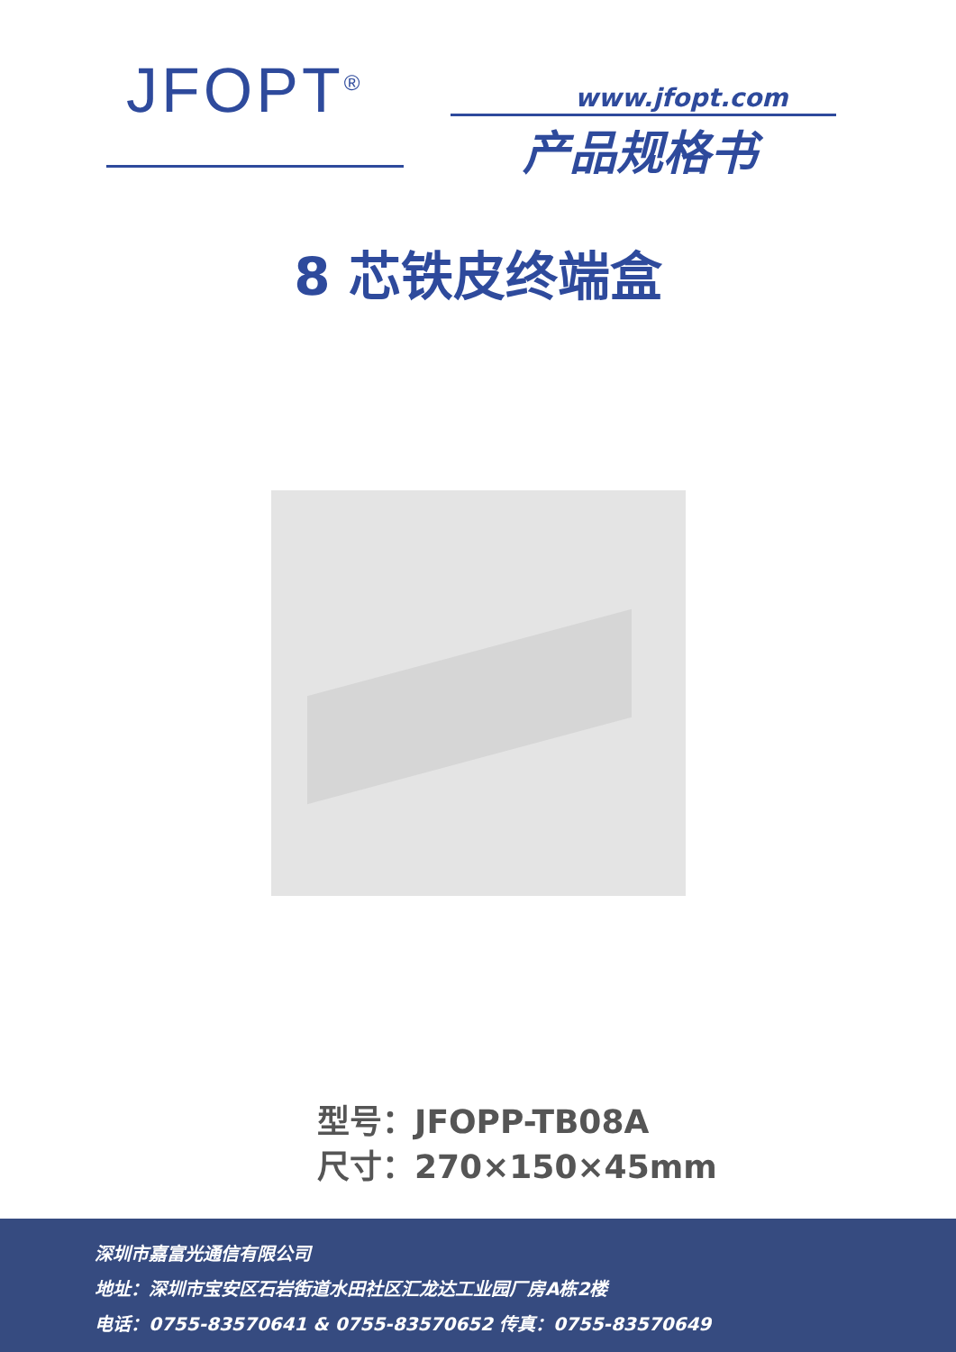JFOPT<sup>®</sup> www.jfopt.com
产品规格书
8 芯铁皮终端盒
型号：JFOPP-TB08A
尺寸：270×150×45mm
深圳市嘉富光通信有限公司
地址：深圳市宝安区石岩街道水田社区汇龙达工业园厂房A栋2楼
电话：0755-83570641 & 0755-83570652 传真：0755-83570649